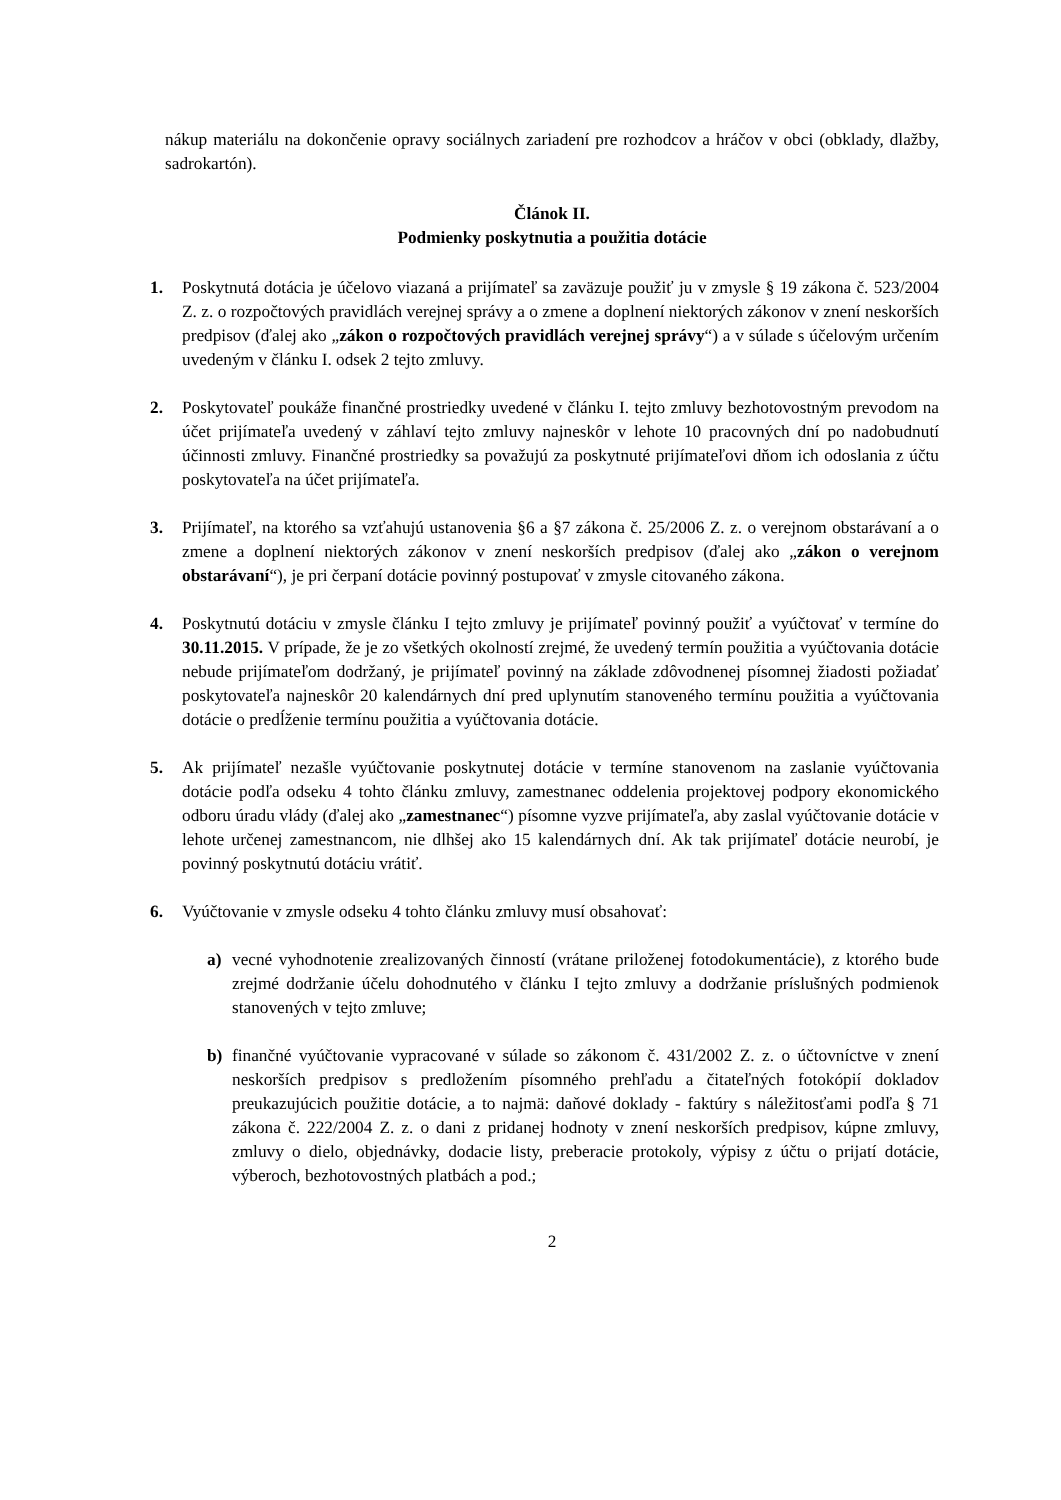nákup materiálu na dokončenie opravy sociálnych zariadení pre rozhodcov a hráčov v obci (obklady, dlažby, sadrokartón).
Článok II.
Podmienky poskytnutia a použitia dotácie
1. Poskytnutá dotácia je účelovo viazaná a prijímateľ sa zaväzuje použiť ju v zmysle § 19 zákona č. 523/2004 Z. z. o rozpočtových pravidlách verejnej správy a o zmene a doplnení niektorých zákonov v znení neskorších predpisov (ďalej ako „zákon o rozpočtových pravidlách verejnej správy“) a v súlade s účelovým určením uvedeným v článku I. odsek 2 tejto zmluvy.
2. Poskytovateľ poukáže finančné prostriedky uvedené v článku I. tejto zmluvy bezhotovostným prevodom na účet prijímateľa uvedený v záhlaví tejto zmluvy najneskôr v lehote 10 pracovných dní po nadobudnutí účinnosti zmluvy. Finančné prostriedky sa považujú za poskytnuté prijímateľovi dňom ich odoslania z účtu poskytovateľa na účet prijímateľa.
3. Prijímateľ, na ktorého sa vzťahujú ustanovenia §6 a §7 zákona č. 25/2006 Z. z. o verejnom obstarávaní a o zmene a doplnení niektorých zákonov v znení neskorších predpisov (ďalej ako „zákon o verejnom obstarávaní“), je pri čerpaní dotácie povinný postupovať v zmysle citovaného zákona.
4. Poskytnutú dotáciu v zmysle článku I tejto zmluvy je prijímateľ povinný použiť a vyúčtovať v termíne do 30.11.2015. V prípade, že je zo všetkých okolností zrejmé, že uvedený termín použitia a vyúčtovania dotácie nebude prijímateľom dodržaný, je prijímateľ povinný na základe zdôvodnenej písomnej žiadosti požiadať poskytovateľa najneskôr 20 kalendárnych dní pred uplynutím stanoveného termínu použitia a vyúčtovania dotácie o predĺženie termínu použitia a vyúčtovania dotácie.
5. Ak prijímateľ nezašle vyúčtovanie poskytnutej dotácie v termíne stanovenom na zaslanie vyúčtovania dotácie podľa odseku 4 tohto článku zmluvy, zamestnanec oddelenia projektovej podpory ekonomického odboru úradu vlády (ďalej ako „zamestnanec“) písomne vyzve prijímateľa, aby zaslal vyúčtovanie dotácie v lehote určenej zamestnancom, nie dlhšej ako 15 kalendárnych dní. Ak tak prijímateľ dotácie neurobí, je povinný poskytnutú dotáciu vrátiť.
6. Vyúčtovanie v zmysle odseku 4 tohto článku zmluvy musí obsahovať:
a) vecné vyhodnotenie zrealizovaných činností (vrátane priloženej fotodokumentácie), z ktorého bude zrejmé dodržanie účelu dohodnutého v článku I tejto zmluvy a dodržanie príslušných podmienok stanovených v tejto zmluve;
b) finančné vyúčtovanie vypracované v súlade so zákonom č. 431/2002 Z. z. o účtovníctve v znení neskorších predpisov s predložením písomného prehľadu a čitateľných fotokópií dokladov preukazujúcich použitie dotácie, a to najmä: daňové doklady - faktúry s náležitosťami podľa § 71 zákona č. 222/2004 Z. z. o dani z pridanej hodnoty v znení neskorších predpisov, kúpne zmluvy, zmluvy o dielo, objednávky, dodacie listy, preberacie protokoly, výpisy z účtu o prijatí dotácie, výberoch, bezhotovostných platbách a pod.;
2